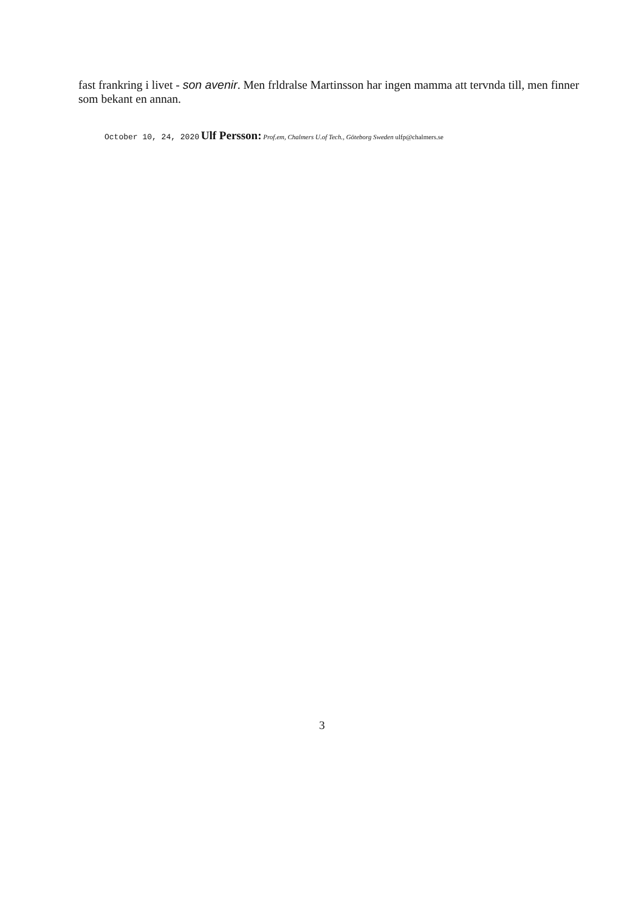fast frankring i livet - son avenir. Men frldralse Martinsson har ingen mamma att tervnda till, men finner som bekant en annan.
October 10, 24, 2020 Ulf Persson: Prof.em, Chalmers U.of Tech., Göteborg Sweden ulfp@chalmers.se
3